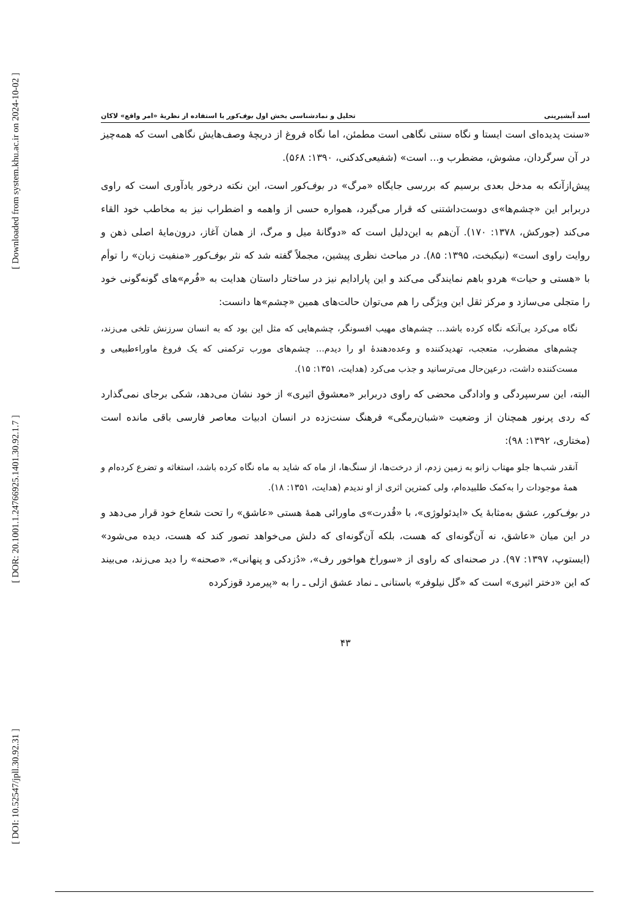[ Downloaded from system.khu.ac.ir on 2024-10-02 ]
[ DOR: 20.1001.1.24766925.1401.30.92.1.7 ]
[ DOI: 10.52547/jpll.30.92.31 ]
اسد آبشیرینی تحلیل و نمادشناسی بخش اول بوف‌کور با استفاده از نظریهٔ «امر واقع» لاکان
«سنت پدیده‌ای است ایستا و نگاه سنتی نگاهی است مطمئن، اما نگاه فروغ از دریچهٔ وصف‌هایش نگاهی است که همه‌چیز در آن سرگردان، مشوش، مضطرب و... است» (شفیعی‌کدکنی، ۱۳۹۰: ۵۶۸).
پیش‌ازآنکه به مدخل بعدی برسیم که بررسی جایگاه «مرگ» در بوف‌کور است، این نکته درخور یادآوری است که راوی دربرابر این «چشم‌ها»ی دوست‌داشتنی که قرار می‌گیرد، همواره حسی از واهمه و اضطراب نیز به مخاطب خود القاء می‌کند (جورکش، ۱۳۷۸: ۱۷۰). آن‌هم به این‌دلیل است که «دوگانهٔ میل و مرگ، از همان آغاز، درون‌مایهٔ اصلی ذهن و روایت راوی است» (نیکبخت، ۱۳۹۵: ۸۵). در مباحث نظری پیشین، مجملاً گفته شد که نثر بوف‌کور «منفیت زبان» را توأم با «هستی و حیات» هردو باهم نمایندگی می‌کند و این پارادایم نیز در ساختار داستان هدایت به «فُرم»های گونه‌گونی خود را متجلی می‌سازد و مرکز ثقل این ویژگی را هم می‌توان حالت‌های همین «چشم»ها دانست:
نگاه می‌کرد بی‌آنکه نگاه کرده باشد... چشم‌های مهیب افسونگر، چشم‌هایی که مثل این بود که به انسان سرزنش تلخی می‌زند، چشم‌های مضطرب، متعجب، تهدیدکننده و وعده‌دهندهٔ او را دیدم... چشم‌های مورب ترکمنی که یک فروغ ماوراءطبیعی و مست‌کننده داشت، درعین‌حال می‌ترسانید و جذب می‌کرد (هدایت، ۱۳۵۱: ۱۵).
البته، این سرسپردگی و وادادگی محضی که راوی دربرابر «معشوق اثیری» از خود نشان می‌دهد، شکی برجای نمی‌گذارد که ردی پرنور همچنان از وضعیت «شبان‌رمگی» فرهنگ سنت‌زده در انسان ادبیات معاصر فارسی باقی مانده است (مختاری، ۱۳۹۲: ۹۸):
آنقدر شب‌ها جلو مهتاب زانو به زمین زدم، از درخت‌ها، از سنگ‌ها، از ماه که شاید به ماه نگاه کرده باشد، استغاثه و تضرع کرده‌ام و همهٔ موجودات را به‌کمک طلبیده‌ام، ولی کمترین اثری از او ندیدم (هدایت، ۱۳۵۱: ۱۸).
در بوف‌کور، عشق به‌مثابهٔ یک «ایدئولوژی»، با «قُدرت»ی ماورائی همهٔ هستی «عاشق» را تحت شعاع خود قرار می‌دهد و در این میان «عاشق، نه آن‌گونه‌ای که هست، بلکه آن‌گونه‌ای که دلش می‌خواهد تصور کند که هست، دیده می‌شود» (ایستوپ، ۱۳۹۷: ۹۷). در صحنه‌ای که راوی از «سوراخ هواخور رف»، «دُزدکی و پنهانی»، «صحنه» را دید می‌زند، می‌بیند که این «دختر اثیری» است که «گل نیلوفر» باستانی ـ نماد عشق ازلی ـ را به «پیرمرد قوزکرده
۴۳